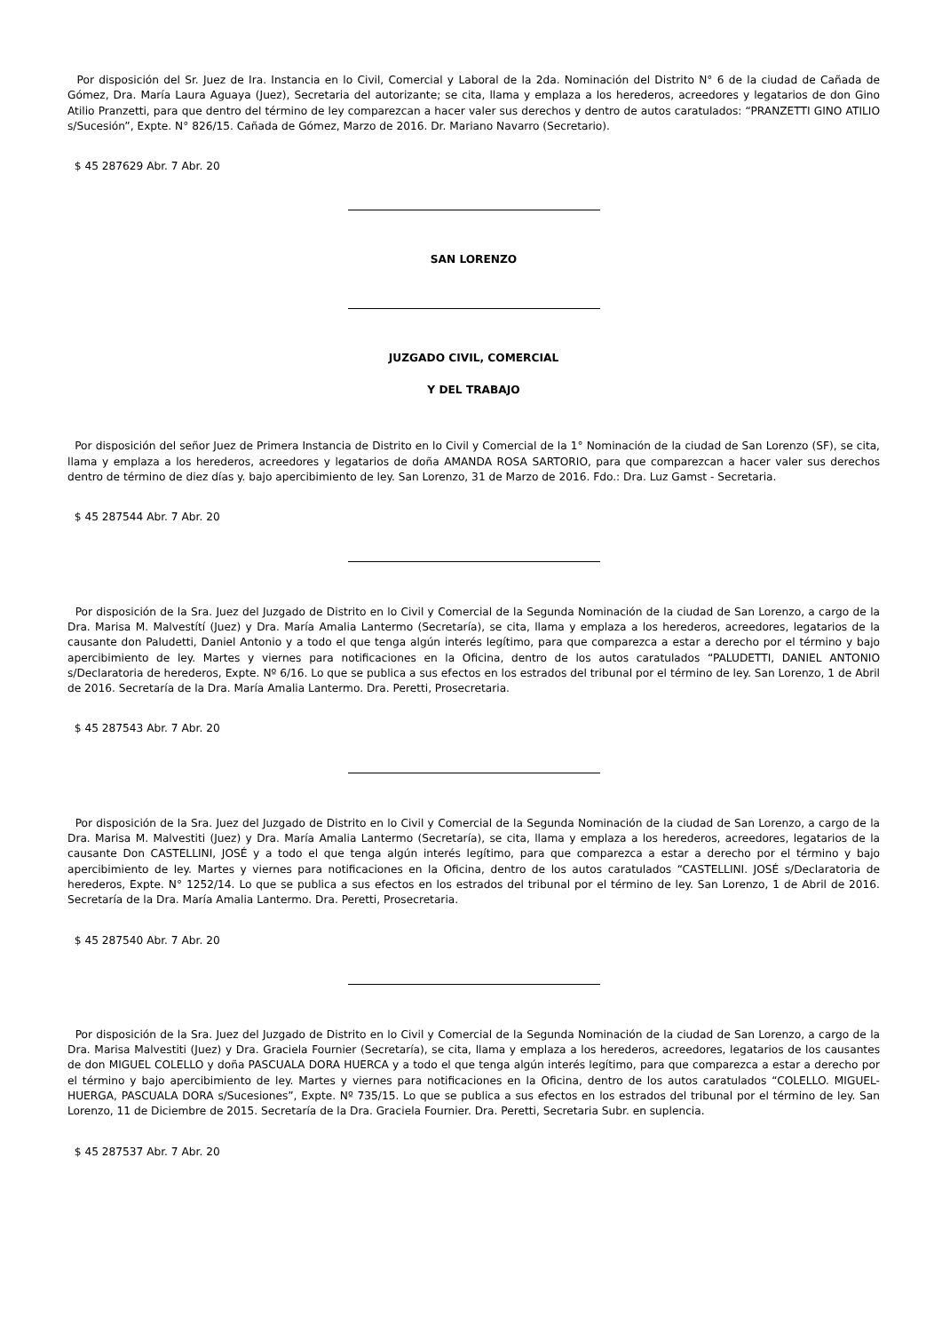Por disposición del Sr. Juez de Ira. Instancia en lo Civil, Comercial y Laboral de la 2da. Nominación del Distrito N° 6 de la ciudad de Cañada de Gómez, Dra. María Laura Aguaya (Juez), Secretaria del autorizante; se cita, llama y emplaza a los herederos, acreedores y legatarios de don Gino Atilio Pranzetti, para que dentro del término de ley comparezcan a hacer valer sus derechos y dentro de autos caratulados: “PRANZETTI GINO ATILIO s/Sucesión”, Expte. N° 826/15. Cañada de Gómez, Marzo de 2016. Dr. Mariano Navarro (Secretario).
$ 45 287629 Abr. 7 Abr. 20
SAN LORENZO
JUZGADO CIVIL, COMERCIAL
Y DEL TRABAJO
Por disposición del señor Juez de Primera Instancia de Distrito en lo Civil y Comercial de la 1° Nominación de la ciudad de San Lorenzo (SF), se cita, llama y emplaza a los herederos, acreedores y legatarios de doña AMANDA ROSA SARTORIO, para que comparezcan a hacer valer sus derechos dentro de término de diez días y. bajo apercibimiento de ley. San Lorenzo, 31 de Marzo de 2016. Fdo.: Dra. Luz Gamst - Secretaria.
$ 45 287544 Abr. 7 Abr. 20
Por disposición de la Sra. Juez del Juzgado de Distrito en lo Civil y Comercial de la Segunda Nominación de la ciudad de San Lorenzo, a cargo de la Dra. Marisa M. Malvestítí (Juez) y Dra. María Amalia Lantermo (Secretaría), se cita, llama y emplaza a los herederos, acreedores, legatarios de la causante don Paludetti, Daniel Antonio y a todo el que tenga algún interés legítimo, para que comparezca a estar a derecho por el término y bajo apercibimiento de ley. Martes y viernes para notificaciones en la Oficina, dentro de los autos caratulados “PALUDETTI, DANIEL ANTONIO s/Declaratoria de herederos, Expte. Nº 6/16. Lo que se publica a sus efectos en los estrados del tribunal por el término de ley. San Lorenzo, 1 de Abril de 2016. Secretaría de la Dra. María Amalia Lantermo. Dra. Peretti, Prosecretaria.
$ 45 287543 Abr. 7 Abr. 20
Por disposición de la Sra. Juez del Juzgado de Distrito en lo Civil y Comercial de la Segunda Nominación de la ciudad de San Lorenzo, a cargo de la Dra. Marisa M. Malvestiti (Juez) y Dra. María Amalia Lantermo (Secretaría), se cita, llama y emplaza a los herederos, acreedores, legatarios de la causante Don CASTELLINI, JOSÉ y a todo el que tenga algún interés legítimo, para que comparezca a estar a derecho por el término y bajo apercibimiento de ley. Martes y viernes para notificaciones en la Oficina, dentro de los autos caratulados “CASTELLINI. JOSÉ s/Declaratoria de herederos, Expte. N° 1252/14. Lo que se publica a sus efectos en los estrados del tribunal por el término de ley. San Lorenzo, 1 de Abril de 2016. Secretaría de la Dra. María Amalia Lantermo. Dra. Peretti, Prosecretaria.
$ 45 287540 Abr. 7 Abr. 20
Por disposición de la Sra. Juez del Juzgado de Distrito en lo Civil y Comercial de la Segunda Nominación de la ciudad de San Lorenzo, a cargo de la Dra. Marisa Malvestiti (Juez) y Dra. Graciela Fournier (Secretaría), se cita, llama y emplaza a los herederos, acreedores, legatarios de los causantes de don MIGUEL COLELLO y doña PASCUALA DORA HUERCA y a todo el que tenga algún interés legítimo, para que comparezca a estar a derecho por el término y bajo apercibimiento de ley. Martes y viernes para notificaciones en la Oficina, dentro de los autos caratulados “COLELLO. MIGUEL- HUERGA, PASCUALA DORA s/Sucesiones”, Expte. Nº 735/15. Lo que se publica a sus efectos en los estrados del tribunal por el término de ley. San Lorenzo, 11 de Diciembre de 2015. Secretaría de la Dra. Graciela Fournier. Dra. Peretti, Secretaria Subr. en suplencia.
$ 45 287537 Abr. 7 Abr. 20